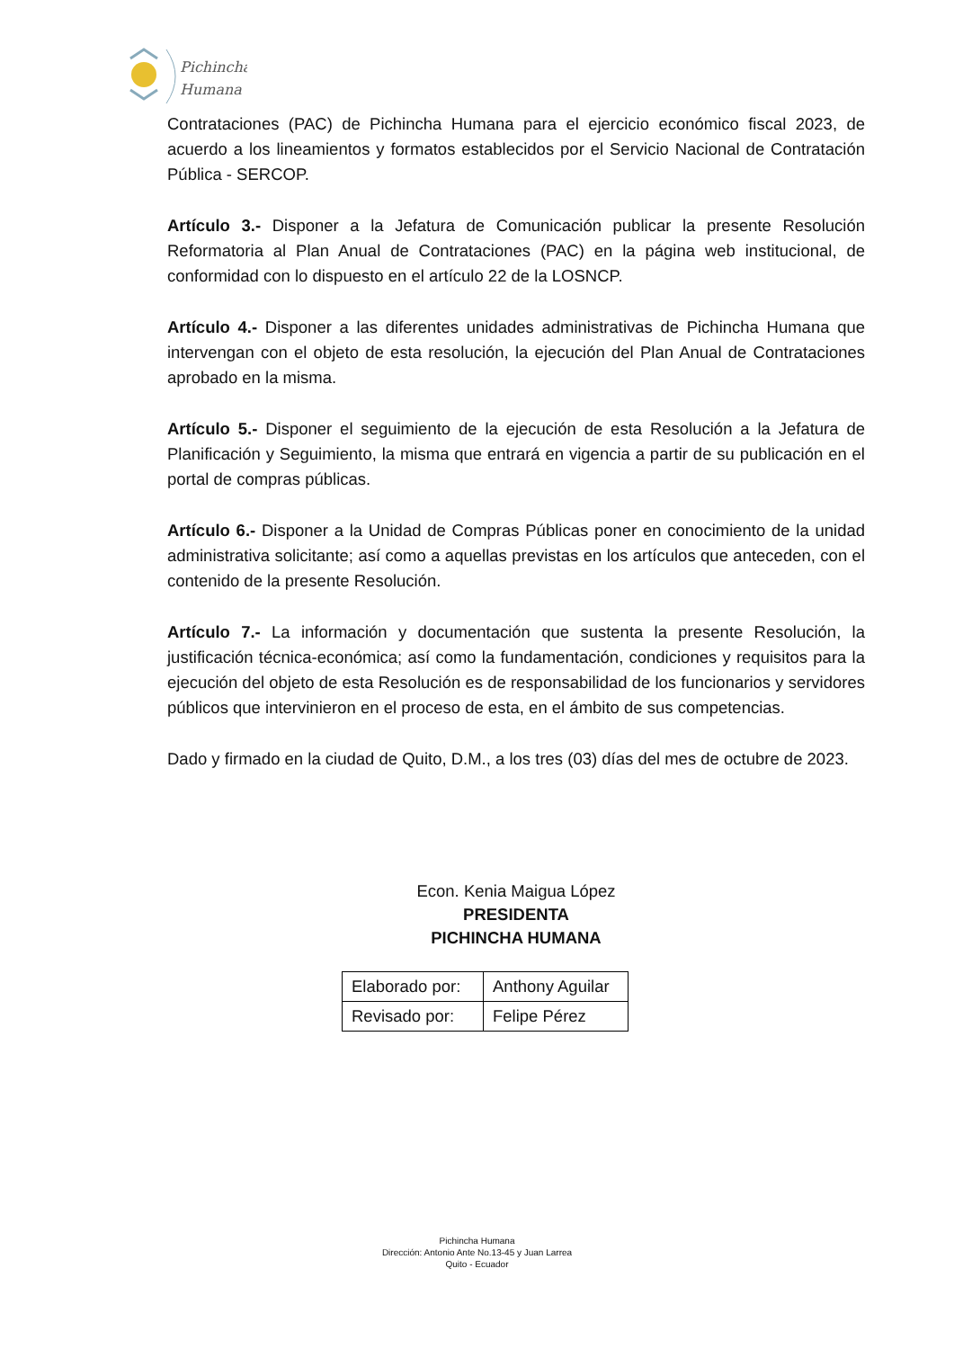Pichincha
Humana
Contrataciones (PAC) de Pichincha Humana para el ejercicio económico fiscal 2023, de acuerdo a los lineamientos y formatos establecidos por el Servicio Nacional de Contratación Pública - SERCOP.
Artículo 3.- Disponer a la Jefatura de Comunicación publicar la presente Resolución Reformatoria al Plan Anual de Contrataciones (PAC) en la página web institucional, de conformidad con lo dispuesto en el artículo 22 de la LOSNCP.
Artículo 4.- Disponer a las diferentes unidades administrativas de Pichincha Humana que intervengan con el objeto de esta resolución, la ejecución del Plan Anual de Contrataciones aprobado en la misma.
Artículo 5.- Disponer el seguimiento de la ejecución de esta Resolución a la Jefatura de Planificación y Seguimiento, la misma que entrará en vigencia a partir de su publicación en el portal de compras públicas.
Artículo 6.- Disponer a la Unidad de Compras Públicas poner en conocimiento de la unidad administrativa solicitante; así como a aquellas previstas en los artículos que anteceden, con el contenido de la presente Resolución.
Artículo 7.- La información y documentación que sustenta la presente Resolución, la justificación técnica-económica; así como la fundamentación, condiciones y requisitos para la ejecución del objeto de esta Resolución es de responsabilidad de los funcionarios y servidores públicos que intervinieron en el proceso de esta, en el ámbito de sus competencias.
Dado y firmado en la ciudad de Quito, D.M., a los tres (03) días del mes de octubre de 2023.
Econ. Kenia Maigua López
PRESIDENTA
PICHINCHA HUMANA
| Elaborado por: | Anthony Aguilar |
| Revisado por: | Felipe Pérez |
Pichincha Humana
Dirección: Antonio Ante No.13-45 y Juan Larrea
Quito - Ecuador